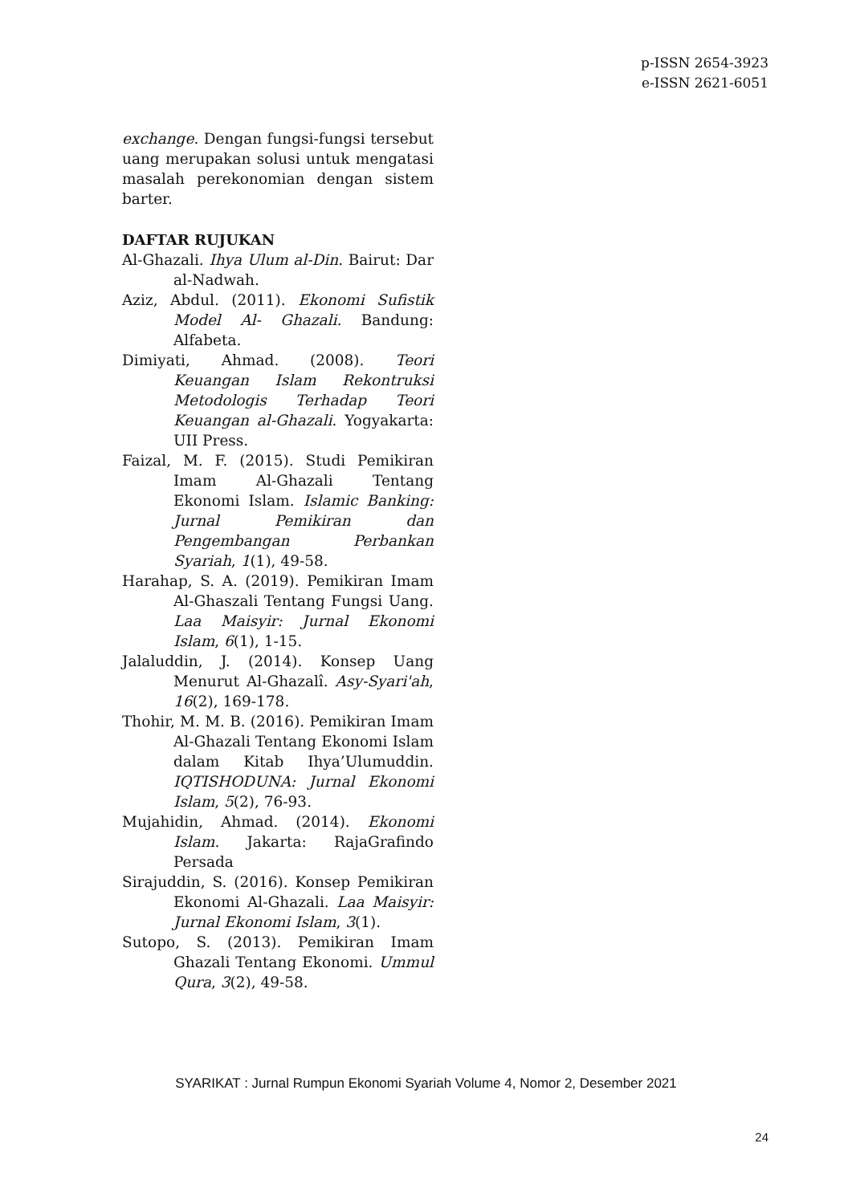p-ISSN 2654-3923
e-ISSN 2621-6051
exchange. Dengan fungsi-fungsi tersebut uang merupakan solusi untuk mengatasi masalah perekonomian dengan sistem barter.
DAFTAR RUJUKAN
Al-Ghazali. Ihya Ulum al-Din. Bairut: Dar al-Nadwah.
Aziz, Abdul. (2011). Ekonomi Sufistik Model Al- Ghazali. Bandung: Alfabeta.
Dimiyati, Ahmad. (2008). Teori Keuangan Islam Rekontruksi Metodologis Terhadap Teori Keuangan al-Ghazali. Yogyakarta: UII Press.
Faizal, M. F. (2015). Studi Pemikiran Imam Al-Ghazali Tentang Ekonomi Islam. Islamic Banking: Jurnal Pemikiran dan Pengembangan Perbankan Syariah, 1(1), 49-58.
Harahap, S. A. (2019). Pemikiran Imam Al-Ghaszali Tentang Fungsi Uang. Laa Maisyir: Jurnal Ekonomi Islam, 6(1), 1-15.
Jalaluddin, J. (2014). Konsep Uang Menurut Al-Ghazalî. Asy-Syari'ah, 16(2), 169-178.
Thohir, M. M. B. (2016). Pemikiran Imam Al-Ghazali Tentang Ekonomi Islam dalam Kitab Ihya’Ulumuddin. IQTISHODUNA: Jurnal Ekonomi Islam, 5(2), 76-93.
Mujahidin, Ahmad. (2014). Ekonomi Islam. Jakarta: RajaGrafindo Persada
Sirajuddin, S. (2016). Konsep Pemikiran Ekonomi Al-Ghazali. Laa Maisyir: Jurnal Ekonomi Islam, 3(1).
Sutopo, S. (2013). Pemikiran Imam Ghazali Tentang Ekonomi. Ummul Qura, 3(2), 49-58.
SYARIKAT : Jurnal Rumpun Ekonomi Syariah Volume 4, Nomor 2, Desember 2021
24